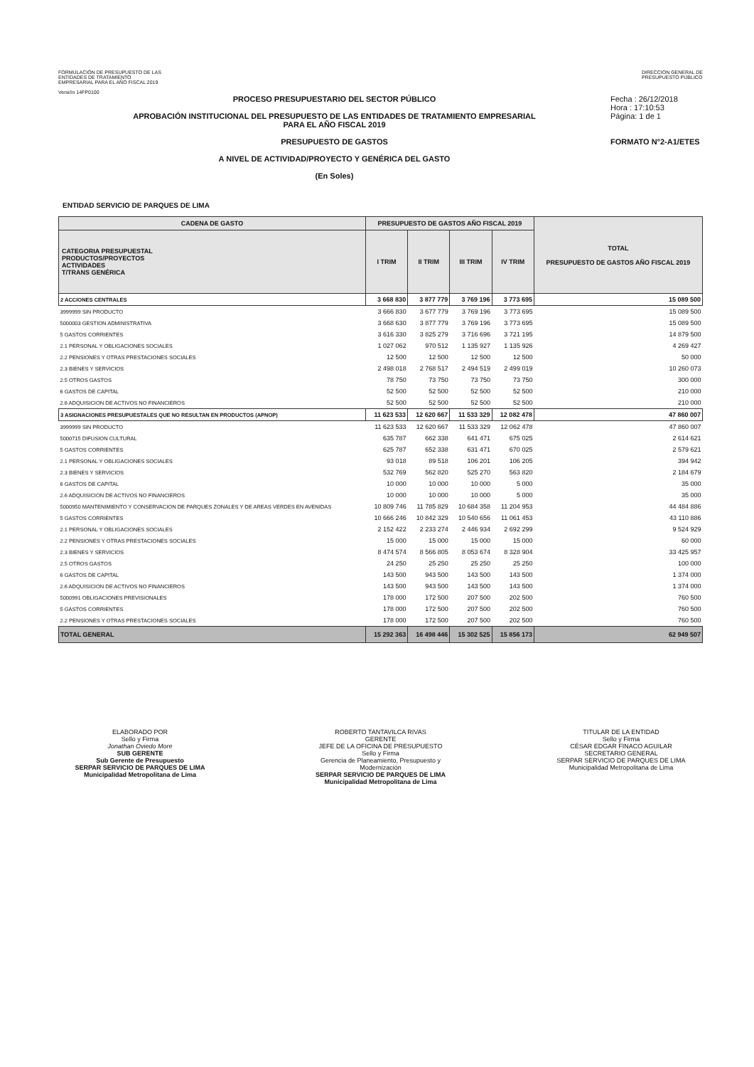FORMULACIÓN DE PRESUPUESTO DE LAS
ENTIDADES DE TRATAMIENTO
EMPRESARIAL PARA EL AÑO FISCAL 2019
Versión 14FP0100
DIRECCION GENERAL DE
PRESUPUESTO PÚBLICO
PROCESO PRESUPUESTARIO DEL SECTOR PÚBLICO
APROBACIÓN INSTITUCIONAL DEL PRESUPUESTO DE LAS ENTIDADES DE TRATAMIENTO EMPRESARIAL
PARA EL AÑO FISCAL 2019
PRESUPUESTO DE GASTOS
A NIVEL DE ACTIVIDAD/PROYECTO Y GENÉRICA DEL GASTO
(En Soles)
Fecha : 26/12/2018
Hora : 17:10:53
Página: 1 de 1
FORMATO N°2-A1/ETES
ENTIDAD SERVICIO DE PARQUES DE LIMA
| CADENA DE GASTO | PRESUPUESTO DE GASTOS AÑO FISCAL 2019 | | | | TOTAL PRESUPUESTO DE GASTOS AÑO FISCAL 2019 |
| --- | --- | --- | --- | --- | --- |
| CATEGORIA PRESUPUESTAL PRODUCTOS/PROYECTOS ACTIVIDADES T/TRANS GENÉRICA | I TRIM | II TRIM | III TRIM | IV TRIM | |
| 2 ACCIONES CENTRALES | 3 668 830 | 3 877 779 | 3 769 196 | 3 773 695 | 15 089 500 |
| 3999999 SIN PRODUCTO | 3 666 830 | 3 677 779 | 3 769 196 | 3 773 695 | 15 089 500 |
| 5000003 GESTION ADMINISTRATIVA | 3 668 630 | 3 877 779 | 3 769 196 | 3 773 695 | 15 089 500 |
| 5 GASTOS CORRIENTES | 3 616 330 | 3 825 279 | 3 716 696 | 3 721 195 | 14 879 500 |
| 2.1 PERSONAL Y OBLIGACIONES SOCIALES | 1 027 062 | 970 512 | 1 135 927 | 1 135 926 | 4 269 427 |
| 2.2 PENSIONES Y OTRAS PRESTACIONES SOCIALES | 12 500 | 12 500 | 12 500 | 12 500 | 50 000 |
| 2.3 BIENES Y SERVICIOS | 2 498 018 | 2 768 517 | 2 494 519 | 2 499 019 | 10 260 073 |
| 2.5 OTROS GASTOS | 78 750 | 73 750 | 73 750 | 73 750 | 300 000 |
| 6 GASTOS DE CAPITAL | 52 500 | 52 500 | 52 500 | 52 500 | 210 000 |
| 2.6 ADQUISICION DE ACTIVOS NO FINANCIEROS | 52 500 | 52 500 | 52 500 | 52 500 | 210 000 |
| 3 ASIGNACIONES PRESUPUESTALES QUE NO RESULTAN EN PRODUCTOS (APNOP) | 11 623 533 | 12 620 667 | 11 533 329 | 12 082 478 | 47 860 007 |
| 3999999 SIN PRODUCTO | 11 623 533 | 12 620 667 | 11 533 329 | 12 062 478 | 47 860 007 |
| 5000715 DIFUSION CULTURAL | 635 787 | 662 338 | 641 471 | 675 025 | 2 614 621 |
| 5 GASTOS CORRIENTES | 625 787 | 652 338 | 631 471 | 670 025 | 2 579 621 |
| 2.1 PERSONAL Y OBLIGACIONES SOCIALES | 93 018 | 89 518 | 106 201 | 106 205 | 394 942 |
| 2.3 BIENES Y SERVICIOS | 532 769 | 562 820 | 525 270 | 563 820 | 2 184 679 |
| 6 GASTOS DE CAPITAL | 10 000 | 10 000 | 10 000 | 5 000 | 35 000 |
| 2.6 ADQUISICION DE ACTIVOS NO FINANCIEROS | 10 000 | 10 000 | 10 000 | 5 000 | 35 000 |
| 5000950 MANTENIMIENTO Y CONSERVACION DE PARQUES ZONALES Y DE AREAS VERDES EN AVENIDAS | 10 809 746 | 11 785 829 | 10 684 358 | 11 204 953 | 44 484 886 |
| 5 GASTOS CORRIENTES | 10 666 246 | 10 842 329 | 10 540 656 | 11 061 453 | 43 110 886 |
| 2.1 PERSONAL Y OBLIGACIONES SOCIALES | 2 152 422 | 2 233 274 | 2 446 934 | 2 692 299 | 9 524 929 |
| 2.2 PENSIONES Y OTRAS PRESTACIONES SOCIALES | 15 000 | 15 000 | 15 000 | 15 000 | 60 000 |
| 2.3 BIENES Y SERVICIOS | 8 474 574 | 8 566 805 | 8 053 674 | 8 328 904 | 33 425 957 |
| 2.5 OTROS GASTOS | 24 250 | 25 250 | 25 250 | 25 250 | 100 000 |
| 6 GASTOS DE CAPITAL | 143 500 | 943 500 | 143 500 | 143 500 | 1 374 000 |
| 2.6 ADQUISICION DE ACTIVOS NO FINANCIEROS | 143 500 | 943 500 | 143 500 | 143 500 | 1 374 000 |
| 5000991 OBLIGACIONES PREVISIONALES | 178 000 | 172 500 | 207 500 | 202 500 | 760 500 |
| 5 GASTOS CORRIENTES | 178 000 | 172 500 | 207 500 | 202 500 | 760 500 |
| 2.2 PENSIONES Y OTRAS PRESTACIONES SOCIALES | 178 000 | 172 500 | 207 500 | 202 500 | 760 500 |
| TOTAL GENERAL | 15 292 363 | 16 498 446 | 15 302 525 | 15 856 173 | 62 949 507 |
ELABORADO POR
Sello y Firma
Jonathan Oviedo More
SUB GERENTE
Sub Gerente de Presupuesto
SERPAR SERVICIO DE PARQUES DE LIMA
Municipalidad Metropolitana de Lima
ROBERTO TANTAVILCA RIVAS
GERENTE
JEFE DE LA OFICINA DE PRESUPUESTO
Sello y Firma
Gerencia de Planeamiento, Presupuesto y Modernización
SERPAR SERVICIO DE PARQUES DE LIMA
Municipalidad Metropolitana de Lima
TITULAR DE LA ENTIDAD
Sello y Firma
CÉSAR EDGAR FINACO AGUILAR
SECRETARIO GENERAL
SERPAR SERVICIO DE PARQUES DE LIMA
Municipalidad Metropolitana de Lima